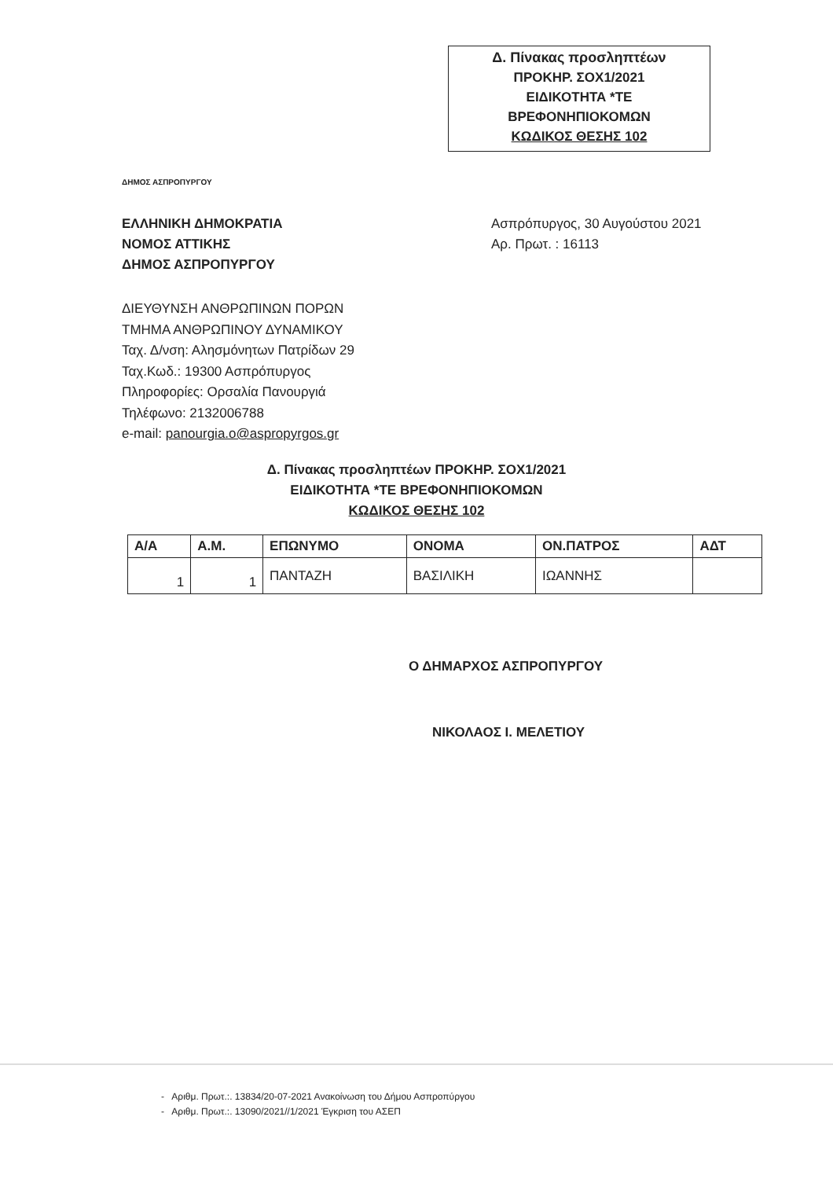Δ. Πίνακας προσληπτέων
ΠΡΟΚΗΡ. ΣΟΧ1/2021
ΕΙΔΙΚΟΤΗΤΑ *ΤΕ
ΒΡΕΦΟΝΗΠΙΟΚΟΜΩΝ
ΚΩΔΙΚΟΣ ΘΕΣΗΣ 102
ΔΗΜΟΣ ΑΣΠΡΟΠΥΡΓΟΥ
ΕΛΛΗΝΙΚΗ ΔΗΜΟΚΡΑΤΙΑ
ΝΟΜΟΣ ΑΤΤΙΚΗΣ
ΔΗΜΟΣ ΑΣΠΡΟΠΥΡΓΟΥ
Ασπρόπυργος, 30 Αυγούστου 2021
Αρ. Πρωτ. : 16113
ΔΙΕΥΘΥΝΣΗ ΑΝΘΡΩΠΙΝΩΝ ΠΟΡΩΝ
ΤΜΗΜΑ ΑΝΘΡΩΠΙΝΟΥ ΔΥΝΑΜΙΚΟΥ
Ταχ. Δ/νση: Αλησμόνητων Πατρίδων 29
Ταχ.Κωδ.: 19300 Ασπρόπυργος
Πληροφορίες: Ορσαλία Πανουργιά
Τηλέφωνο: 2132006788
e-mail: panourgia.o@aspropyrgos.gr
Δ. Πίνακας προσληπτέων ΠΡΟΚΗΡ. ΣΟΧ1/2021
ΕΙΔΙΚΟΤΗΤΑ *ΤΕ ΒΡΕΦΟΝΗΠΙΟΚΟΜΩΝ
ΚΩΔΙΚΟΣ ΘΕΣΗΣ 102
| Α/Α | Α.Μ. | ΕΠΩΝΥΜΟ | ΟΝΟΜΑ | ΟΝ.ΠΑΤΡΟΣ | ΑΔΤ |
| --- | --- | --- | --- | --- | --- |
| 1 | 1 | ΠΑΝΤΑΖΗ | ΒΑΣΙΛΙΚΗ | ΙΩΑΝΝΗΣ | |
Ο ΔΗΜΑΡΧΟΣ ΑΣΠΡΟΠΥΡΓΟΥ
ΝΙΚΟΛΑΟΣ Ι. ΜΕΛΕΤΙΟΥ
- Αριθμ. Πρωτ.:. 13834/20-07-2021 Ανακοίνωση του Δήμου Ασπροπύργου
- Αριθμ. Πρωτ.:. 13090/2021//1/2021 Έγκριση του ΑΣΕΠ